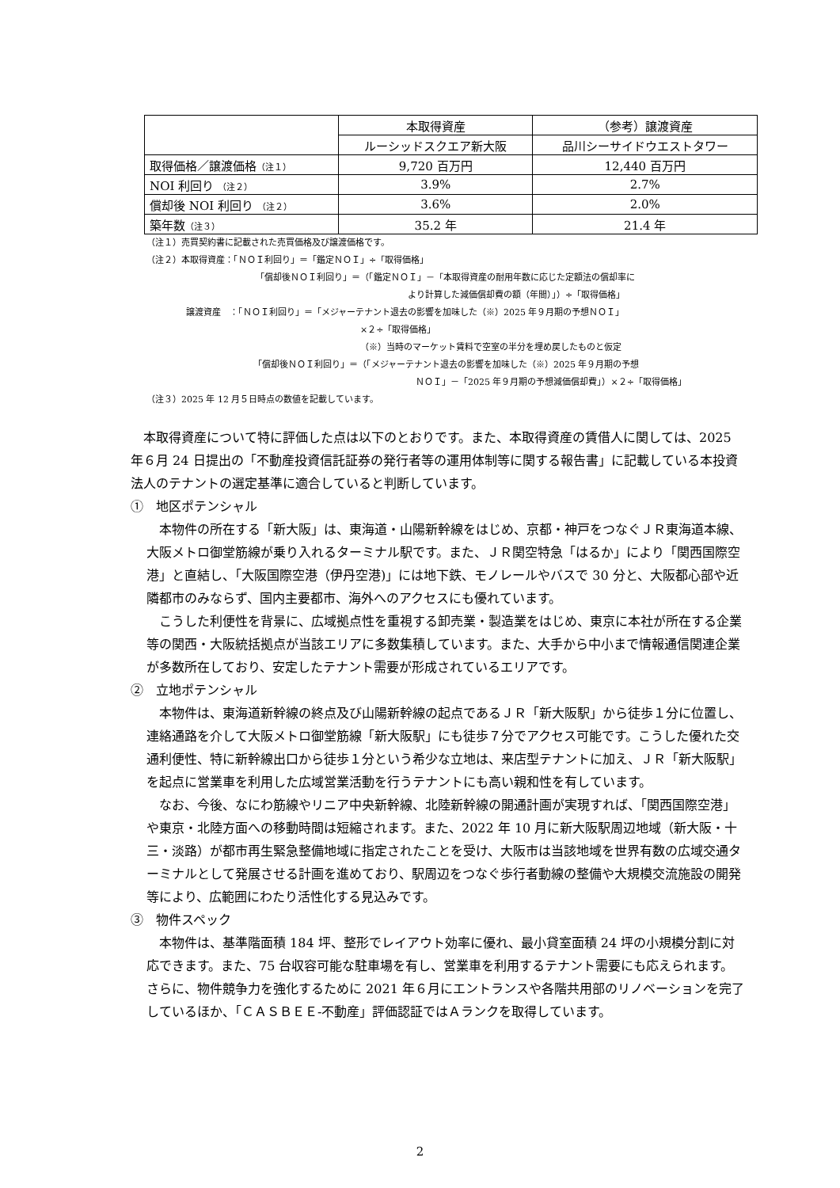| | 本取得資産 | （参考）譲渡資産 |
| --- | --- | --- |
| | ルーシッドスクエア新大阪 | 品川シーサイドウエストタワー |
| 取得価格／譲渡価格 （注１） | 9,720 百万円 | 12,440 百万円 |
| NOI 利回り （注２） | 3.9% | 2.7% |
| 償却後 NOI 利回り （注２） | 3.6% | 2.0% |
| 築年数 （注３） | 35.2 年 | 21.4 年 |
（注１）売買契約書に記載された売買価格及び譲渡価格です。
（注２）本取得資産：「ＮＯＩ利回り」＝「鑑定ＮＯＩ」÷「取得価格」
「償却後ＮＯＩ利回り」＝（「鑑定ＮＯＩ」－「本取得資産の耐用年数に応じた定額法の償却率に
より計算した減価償却費の額（年間）」）÷「取得価格」
譲渡資産　：「ＮＯＩ利回り」＝「メジャーテナント退去の影響を加味した（※）2025 年９月期の予想ＮＯＩ」
×２÷「取得価格」
（※）当時のマーケット賃料で空室の半分を埋め戻したものと仮定
「償却後ＮＯＩ利回り」＝（「メジャーテナント退去の影響を加味した（※）2025 年９月期の予想
ＮＯＩ」－「2025 年９月期の予想減価償却費」）×２÷「取得価格」
（注３）2025 年 12 月５日時点の数値を記載しています。
本取得資産について特に評価した点は以下のとおりです。また、本取得資産の賃借人に関しては、2025 年６月 24 日提出の「不動産投資信託証券の発行者等の運用体制等に関する報告書」に記載している本投資法人のテナントの選定基準に適合していると判断しています。
①　地区ポテンシャル
本物件の所在する「新大阪」は、東海道・山陽新幹線をはじめ、京都・神戸をつなぐＪＲ東海道本線、大阪メトロ御堂筋線が乗り入れるターミナル駅です。また、ＪＲ関空特急「はるか」により「関西国際空港」と直結し、「大阪国際空港（伊丹空港)」には地下鉄、モノレールやバスで 30 分と、大阪都心部や近隣都市のみならず、国内主要都市、海外へのアクセスにも優れています。
こうした利便性を背景に、広域拠点性を重視する卸売業・製造業をはじめ、東京に本社が所在する企業等の関西・大阪統括拠点が当該エリアに多数集積しています。また、大手から中小まで情報通信関連企業が多数所在しており、安定したテナント需要が形成されているエリアです。
②　立地ポテンシャル
本物件は、東海道新幹線の終点及び山陽新幹線の起点であるＪＲ「新大阪駅」から徒歩１分に位置し、連絡通路を介して大阪メトロ御堂筋線「新大阪駅」にも徒歩７分でアクセス可能です。こうした優れた交通利便性、特に新幹線出口から徒歩１分という希少な立地は、来店型テナントに加え、ＪＲ「新大阪駅」を起点に営業車を利用した広域営業活動を行うテナントにも高い親和性を有しています。
なお、今後、なにわ筋線やリニア中央新幹線、北陸新幹線の開通計画が実現すれば、「関西国際空港」や東京・北陸方面への移動時間は短縮されます。また、2022 年 10 月に新大阪駅周辺地域（新大阪・十三・淡路）が都市再生緊急整備地域に指定されたことを受け、大阪市は当該地域を世界有数の広域交通ターミナルとして発展させる計画を進めており、駅周辺をつなぐ歩行者動線の整備や大規模交流施設の開発等により、広範囲にわたり活性化する見込みです。
③　物件スペック
本物件は、基準階面積 184 坪、整形でレイアウト効率に優れ、最小貸室面積 24 坪の小規模分割に対応できます。また、75 台収容可能な駐車場を有し、営業車を利用するテナント需要にも応えられます。さらに、物件競争力を強化するために 2021 年６月にエントランスや各階共用部のリノベーションを完了しているほか、「ＣＡＳＢＥＥ-不動産」評価認証ではＡランクを取得しています。
2